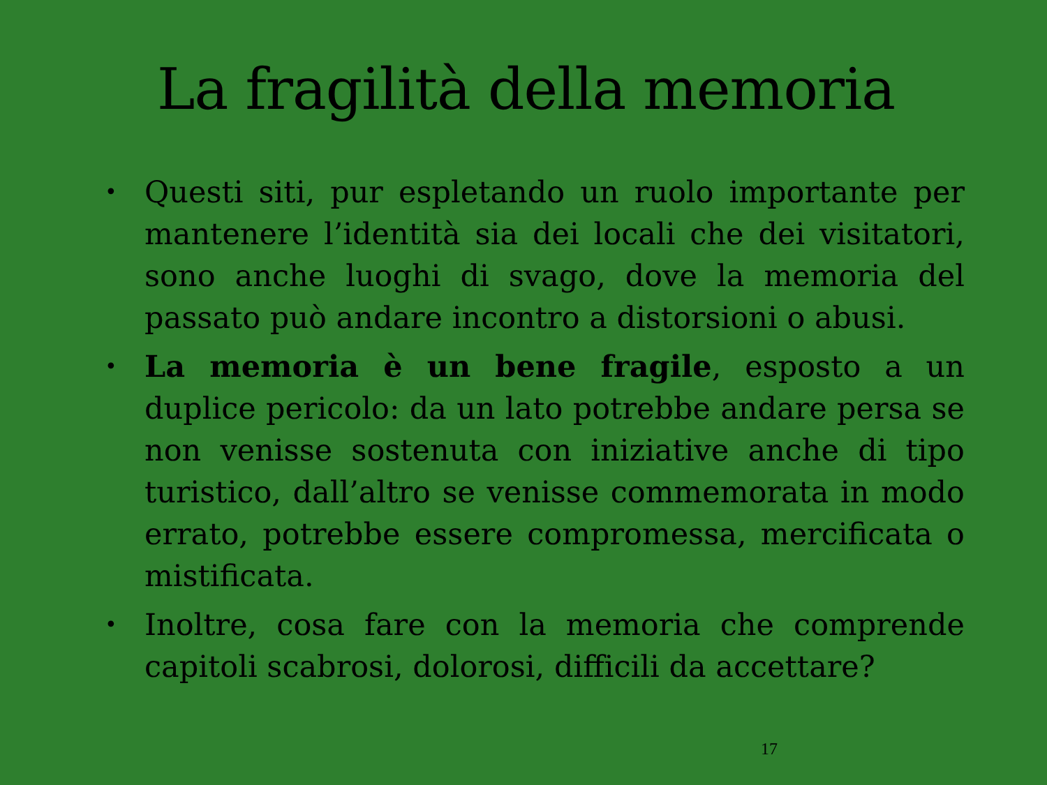La fragilità della memoria
• Questi siti, pur espletando un ruolo importante per mantenere l’identità sia dei locali che dei visitatori, sono anche luoghi di svago, dove la memoria del passato può andare incontro a distorsioni o abusi.
• La memoria è un bene fragile, esposto a un duplice pericolo: da un lato potrebbe andare persa se non venisse sostenuta con iniziative anche di tipo turistico, dall’altro se venisse commemorata in modo errato, potrebbe essere compromessa, mercificata o mistificata.
• Inoltre, cosa fare con la memoria che comprende capitoli scabrosi, dolorosi, difficili da accettare?
17